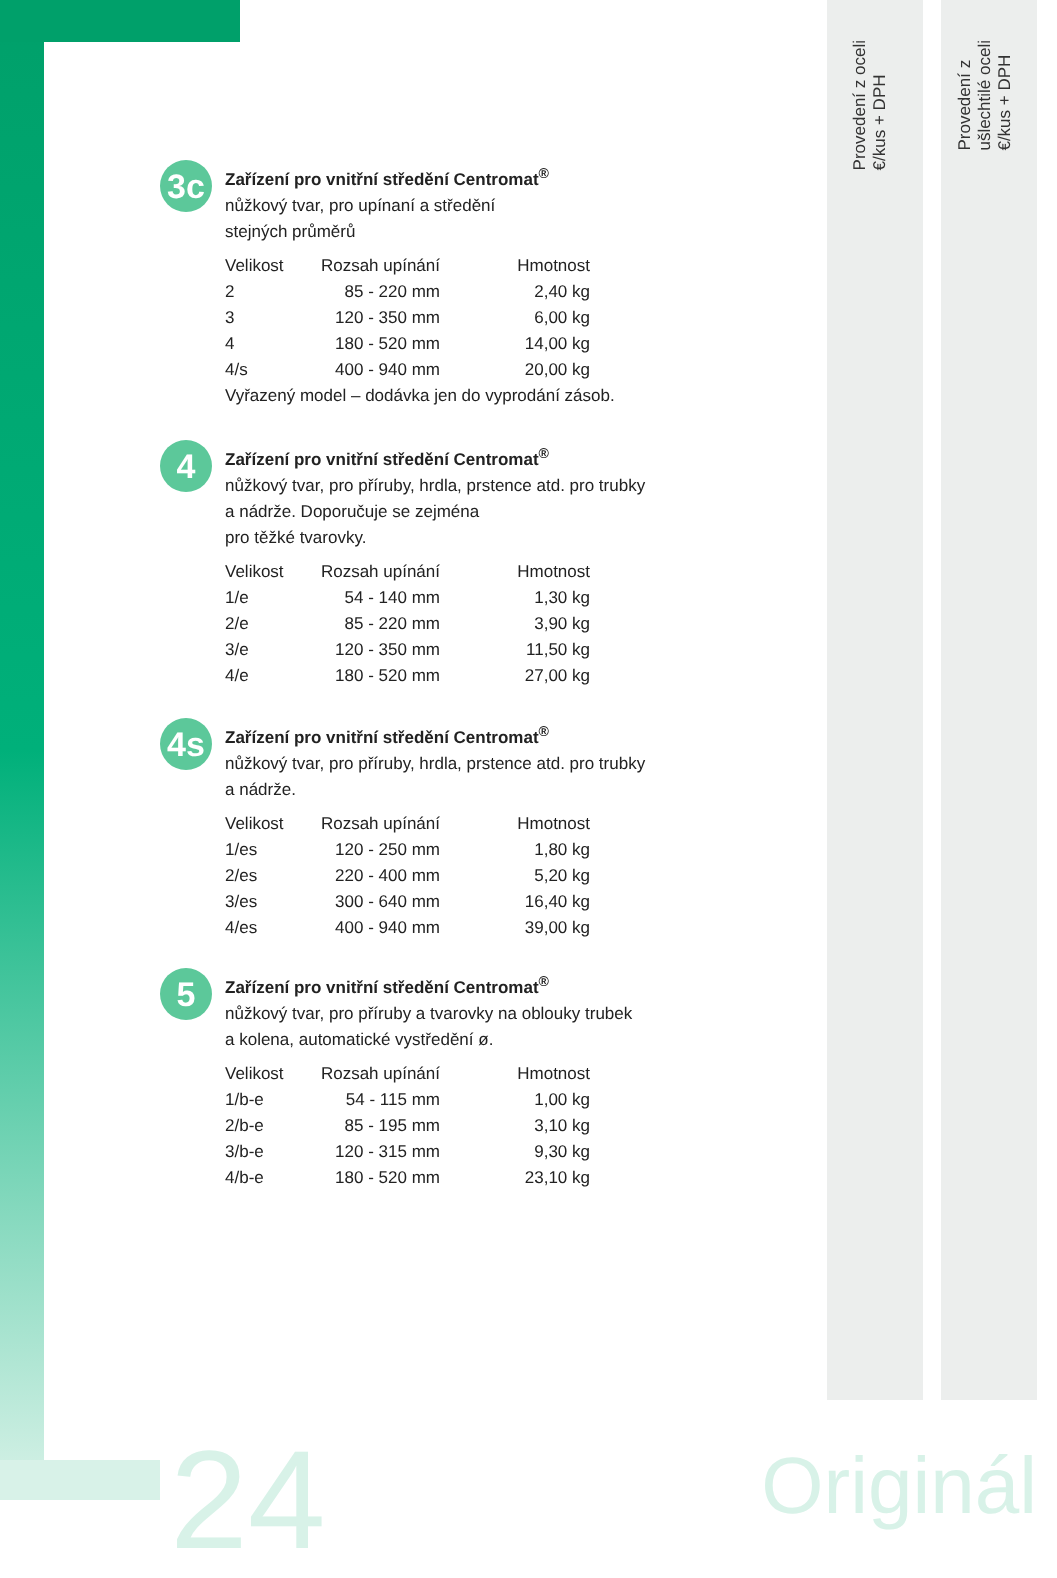Provedení z oceli
€/kus + DPH
Provedení z
ušlechtilé oceli
€/kus + DPH
3c
Zařízení pro vnitřní středění Centromat<sup>®</sup>
nůžkový tvar, pro upínaní a středění
stejných průměrů
| Velikost | Rozsah upínání | Hmotnost |
| --- | --- | --- |
| 2 | 85 - 220 mm | 2,40 kg |
| 3 | 120 - 350 mm | 6,00 kg |
| 4 | 180 - 520 mm | 14,00 kg |
| 4/s | 400 - 940 mm | 20,00 kg |
Vyřazený model – dodávka jen do vyprodání zásob.
4
Zařízení pro vnitřní středění Centromat<sup>®</sup>
nůžkový tvar, pro příruby, hrdla, prstence atd. pro trubky
a nádrže. Doporučuje se zejména
pro těžké tvarovky.
| Velikost | Rozsah upínání | Hmotnost |
| --- | --- | --- |
| 1/e | 54 - 140 mm | 1,30 kg |
| 2/e | 85 - 220 mm | 3,90 kg |
| 3/e | 120 - 350 mm | 11,50 kg |
| 4/e | 180 - 520 mm | 27,00 kg |
4s
Zařízení pro vnitřní středění Centromat<sup>®</sup>
nůžkový tvar, pro příruby, hrdla, prstence atd. pro trubky
a nádrže.
| Velikost | Rozsah upínání | Hmotnost |
| --- | --- | --- |
| 1/es | 120 - 250 mm | 1,80 kg |
| 2/es | 220 - 400 mm | 5,20 kg |
| 3/es | 300 - 640 mm | 16,40 kg |
| 4/es | 400 - 940 mm | 39,00 kg |
5
Zařízení pro vnitřní středění Centromat<sup>®</sup>
nůžkový tvar, pro příruby a tvarovky na oblouky trubek
a kolena, automatické vystředění ø.
| Velikost | Rozsah upínání | Hmotnost |
| --- | --- | --- |
| 1/b-e | 54 - 115 mm | 1,00 kg |
| 2/b-e | 85 - 195 mm | 3,10 kg |
| 3/b-e | 120 - 315 mm | 9,30 kg |
| 4/b-e | 180 - 520 mm | 23,10 kg |
24 Originál